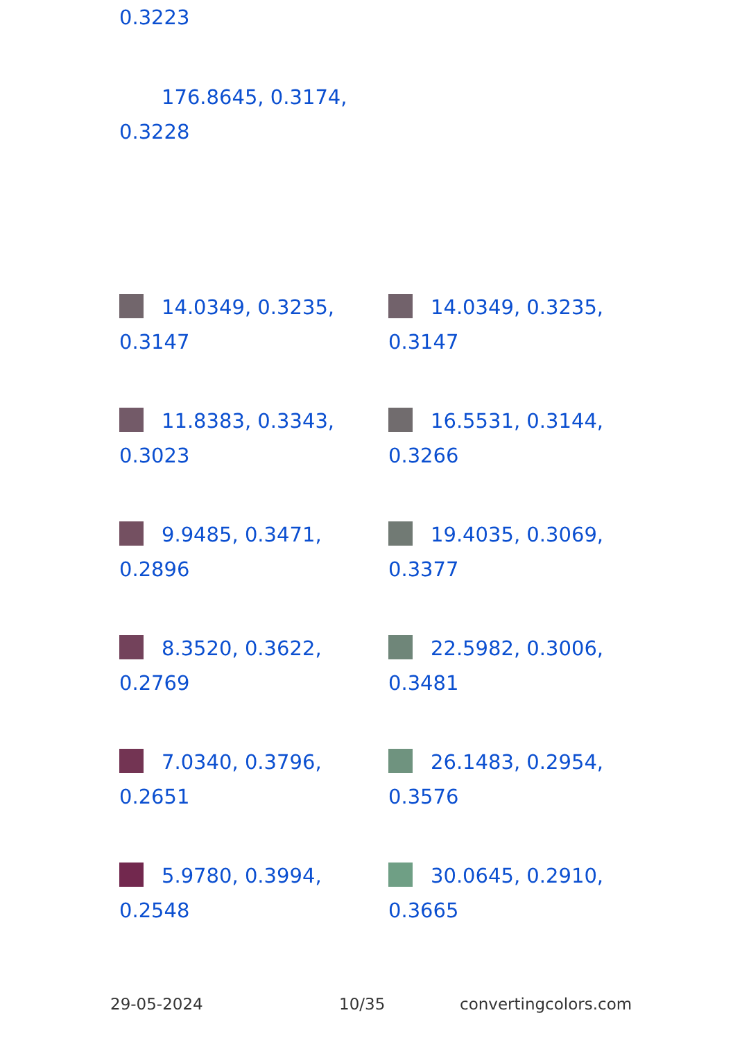0.3223
176.8645, 0.3174, 0.3228
14.0349, 0.3235, 0.3147
14.0349, 0.3235, 0.3147
11.8383, 0.3343, 0.3023
16.5531, 0.3144, 0.3266
9.9485, 0.3471, 0.2896
19.4035, 0.3069, 0.3377
8.3520, 0.3622, 0.2769
22.5982, 0.3006, 0.3481
7.0340, 0.3796, 0.2651
26.1483, 0.2954, 0.3576
5.9780, 0.3994, 0.2548
30.0645, 0.2910, 0.3665
29-05-2024 10/35 convertingcolors.com